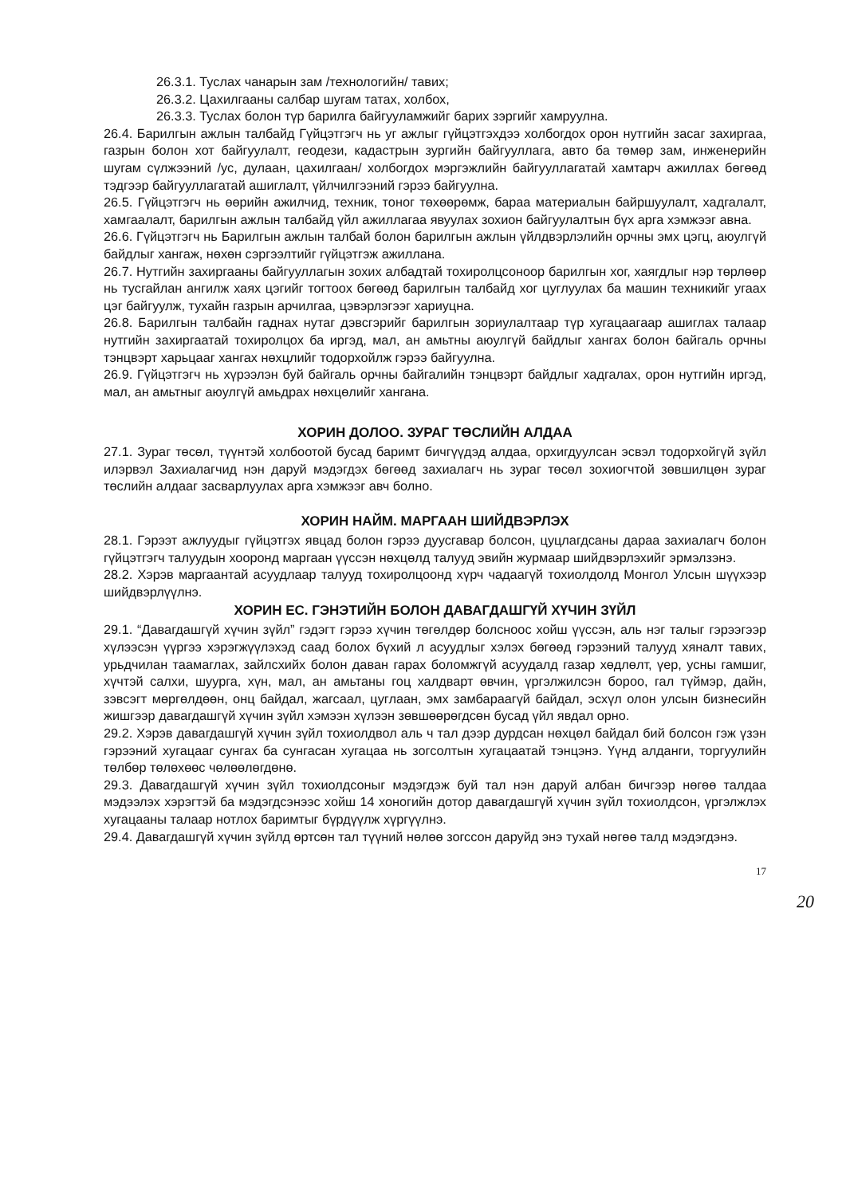26.3.1. Туслах чанарын зам /технологийн/ тавих;
26.3.2. Цахилгааны салбар шугам татах, холбох,
26.3.3. Туслах болон түр барилга байгууламжийг барих зэргийг хамруулна.
26.4. Барилгын ажлын талбайд Гүйцэтгэгч нь уг ажлыг гүйцэтгэхдээ холбогдох орон нутгийн засаг захиргаа, газрын болон хот байгуулалт, геодези, кадастрын зургийн байгууллага, авто ба төмөр зам, инженерийн шугам сүлжээний /ус, дулаан, цахилгаан/ холбогдох мэргэжлийн байгууллагатай хамтарч ажиллах бөгөөд тэдгээр байгууллагатай ашиглалт, үйлчилгээний гэрээ байгуулна.
26.5. Гүйцэтгэгч нь өөрийн ажилчид, техник, тоног төхөөрөмж, бараа материалын байршуулалт, хадгалалт, хамгаалалт, барилгын ажлын талбайд үйл ажиллагаа явуулах зохион байгуулалтын бүх арга хэмжээг авна.
26.6. Гүйцэтгэгч нь Барилгын ажлын талбай болон барилгын ажлын үйлдвэрлэлийн орчны эмх цэгц, аюулгүй байдлыг хангаж, нөхөн сэргээлтийг гүйцэтгэж ажиллана.
26.7. Нутгийн захиргааны байгууллагын зохих албадтай тохиролцсоноор барилгын хог, хаягдлыг нэр төрлөөр нь тусгайлан ангилж хаях цэгийг тогтоох бөгөөд барилгын талбайд хог цуглуулах ба машин техникийг угаах цэг байгуулж, тухайн газрын арчилгаа, цэвэрлэгээг хариуцна.
26.8. Барилгын талбайн гаднах нутаг дэвсгэрийг барилгын зориулалтаар түр хугацаагаар ашиглах талаар нутгийн захиргаатай тохиролцох ба иргэд, мал, ан амьтны аюулгүй байдлыг хангах болон байгаль орчны тэнцвэрт харьцааг хангах нөхцлийг тодорхойлж гэрээ байгуулна.
26.9. Гүйцэтгэгч нь хүрээлэн буй байгаль орчны байгалийн тэнцвэрт байдлыг хадгалах, орон нутгийн иргэд, мал, ан амьтныг аюулгүй амьдрах нөхцөлийг хангана.
ХОРИН ДОЛОО. ЗУРАГ ТӨСЛИЙН АЛДАА
27.1. Зураг төсөл, түүнтэй холбоотой бусад баримт бичгүүдэд алдаа, орхигдуулсан эсвэл тодорхойгүй зүйл илэрвэл Захиалагчид нэн даруй мэдэгдэх бөгөөд захиалагч нь зураг төсөл зохиогчтой зөвшилцөн зураг төслийн алдааг засварлуулах арга хэмжээг авч болно.
ХОРИН НАЙМ. МАРГААН ШИЙДВЭРЛЭХ
28.1. Гэрээт ажлуудыг гүйцэтгэх явцад болон гэрээ дуусгавар болсон, цуцлагдсаны дараа захиалагч болон гүйцэтгэгч талуудын хооронд маргаан үүссэн нөхцөлд талууд эвийн журмаар шийдвэрлэхийг эрмэлзэнэ.
28.2. Хэрэв маргаантай асуудлаар талууд тохиролцоонд хүрч чадаагүй тохиолдолд Монгол Улсын шүүхээр шийдвэрлүүлнэ.
ХОРИН ЕС. ГЭНЭТИЙН БОЛОН ДАВАГДАШГҮЙ ХҮЧИН ЗҮЙЛ
29.1. “Давагдашгүй хүчин зүйл” гэдэгт гэрээ хүчин төгөлдөр болсноос хойш үүссэн, аль нэг талыг гэрээгээр хүлээсэн үүргээ хэрэгжүүлэхэд саад болох бүхий л асуудлыг хэлэх бөгөөд гэрээний талууд хяналт тавих, урьдчилан таамаглах, зайлсхийх болон даван гарах боломжгүй асуудалд газар хөдлөлт, үер, усны гамшиг, хүчтэй салхи, шуурга, хүн, мал, ан амьтаны гоц халдварт өвчин, үргэлжилсэн бороо, гал түймэр, дайн, зэвсэгт мөргөлдөөн, онц байдал, жагсаал, цуглаан, эмх замбараагүй байдал, эсхүл олон улсын бизнесийн жишгээр давагдашгүй хүчин зүйл хэмээн хүлээн зөвшөөрөгдсөн бусад үйл явдал орно.
29.2. Хэрэв давагдашгүй хүчин зүйл тохиолдвол аль ч тал дээр дурдсан нөхцөл байдал бий болсон гэж үзэн гэрээний хугацааг сунгах ба сунгасан хугацаа нь зогсолтын хугацаатай тэнцэнэ. Үүнд алданги, торгуулийн төлбөр төлөхөөс чөлөөлөгдөнө.
29.3. Давагдашгүй хүчин зүйл тохиолдсоныг мэдэгдэж буй тал нэн даруй албан бичгээр нөгөө талдаа мэдээлэх хэрэгтэй ба мэдэгдсэнээс хойш 14 хоногийн дотор давагдашгүй хүчин зүйл тохиолдсон, үргэлжлэх хугацааны талаар нотлох баримтыг бүрдүүлж хүргүүлнэ.
29.4. Давагдашгүй хүчин зүйлд өртсөн тал түүний нөлөө зогссон даруйд энэ тухай нөгөө талд мэдэгдэнэ.
17
20